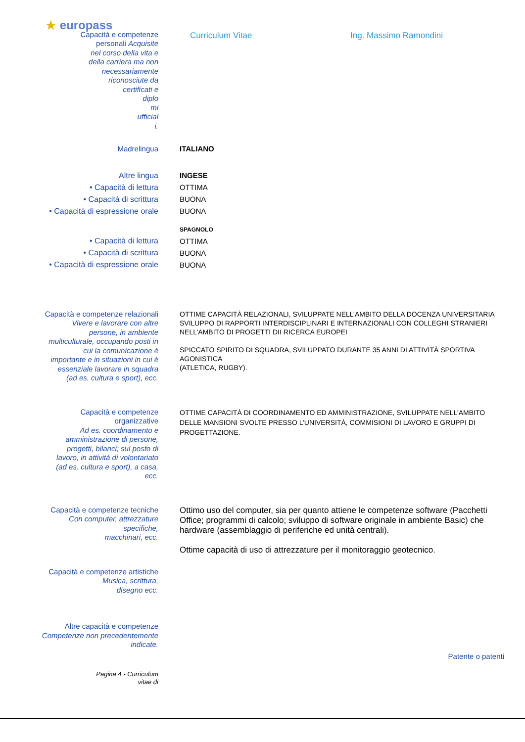★ europass
Capacità e competenze
personali Acquisite
nel corso della vita e
della carriera ma non
necessariamente
riconosciute da
certificati e
diplo
mi
ufficial
i.
Curriculum Vitae Ing. Massimo Ramondini
Madrelingua
ITALIANO
Altre lingua
• Capacità di lettura
• Capacità di scrittura
• Capacità di espressione orale
INGESE
OTTIMA
BUONA
BUONA
• Capacità di lettura
• Capacità di scrittura
• Capacità di espressione orale
SPAGNOLO
OTTIMA
BUONA
BUONA
Capacità e competenze relazionali
Vivere e lavorare con altre
persone, in ambiente
multiculturale, occupando posti in
cui la comunicazione è
importante e in situazioni in cui è
essenziale lavorare in squadra
(ad es. cultura e sport), ecc.
OTTIME CAPACITÀ RELAZIONALI, SVILUPPATE NELL’AMBITO DELLA DOCENZA UNIVERSITARIA
SVILUPPO DI RAPPORTI INTERDISCIPLINARI E INTERNAZIONALI CON COLLEGHI STRANIERI NELL’AMBITO DI PROGETTI DII RICERCA EUROPEI
SPICCATO SPIRITO DI SQUADRA, SVILUPPATO DURANTE 35 ANNI DI ATTIVITÀ SPORTIVA AGONISTICA
(ATLETICA, RUGBY).
Capacità e competenze
organizzative
Ad es. coordinamento e
amministrazione di persone,
progetti, bilanci; sul posto di
lavoro, in attività di volontariato
(ad es. cultura e sport), a casa,
ecc.
OTTIME CAPACITÀ DI COORDINAMENTO ED AMMINISTRAZIONE, SVILUPPATE NELL’AMBITO DELLE MANSIONI SVOLTE PRESSO L’UNIVERSITÀ, COMMISIONI DI LAVORO E GRUPPI DI PROGETTAZIONE.
Capacità e competenze tecniche
Con computer, attrezzature
specifiche,
macchinari, ecc.
Ottimo uso del computer, sia per quanto attiene le competenze software (Pacchetti Office; programmi di calcolo; sviluppo di software originale in ambiente Basic) che hardware (assemblaggio di periferiche ed unità centrali).
Ottime capacità di uso di attrezzature per il monitoraggio geotecnico.
Capacità e competenze artistiche
Musica, scrittura,
disegno ecc.
Altre capacità e competenze
Competenze non precedentemente
indicate.
Patente o patenti
Pagina 4 - Curriculum
vitae di